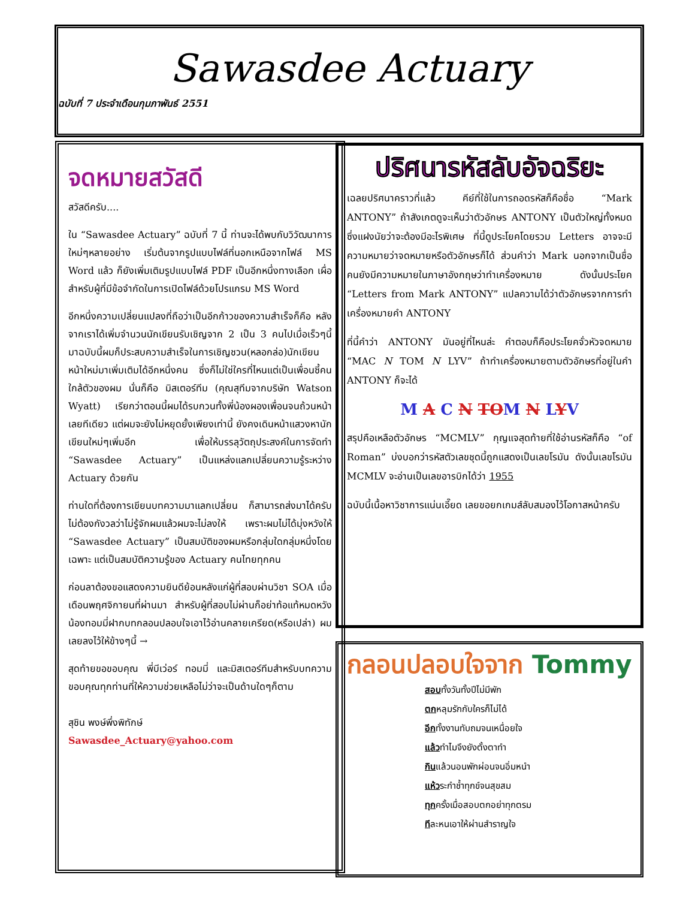Sawasdee Actuary
ฉบับที่ 7 ประจำเดือนกุมภาพันธ์ 2551
จดหมายสวัสดี
สวัสดีครับ....
ใน “Sawasdee Actuary” ฉบับที่ 7 นี้ ท่านจะได้พบกับวิวัฒนาการใหม่ๆหลายอย่าง เริ่มต้นจากรูปแบบไฟล์ที่นอกเหนือจากไฟล์ MS Word แล้ว ก็ยังเพิ่มเติมรูปแบบไฟล์ PDF เป็นอีกหนึ่งทางเลือก เผื่อสำหรับผู้ที่มีข้อจำกัดในการเปิดไฟล์ด้วยโปรแกรม MS Word
อีกหนึ่งความเปลี่ยนแปลงที่ถือว่าเป็นอีกก้าวของความสำเร็จก็คือ หลังจากเราได้เพิ่มจำนวนนักเขียนรับเชิญจาก 2 เป็น 3 คนไปเมื่อเร็วๆนี้ มาฉบับนี้ผมก็ประสบความสำเร็จในการเชิญชวน(หลอกล่อ)นักเขียนหน้าใหม่มาเพิ่มเติมได้อีกหนึ่งคน ซึ่งก็ไม่ใช่ใครที่ไหนแต่เป็นเพื่อนซี้คนใกล้ตัวของผม นั่นก็คือ มิสเตอร์ทีม (คุณสุทีมจากบริษัท Watson Wyatt) เรียกว่าตอนนี้ผมได้รบกวนทั้งพี่น้องผองเพื่อนจนถ้วนหน้าเลยทีเดียว แต่ผมจะยังไม่หยุดยั้งเพียงเท่านี้ ยังคงเดินหน้าแสวงหานักเขียนใหม่ๆเพิ่มอีก เพื่อให้บรรลุวัตถุประสงค์ในการจัดทำ “Sawasdee Actuary” เป็นแหล่งแลกเปลี่ยนความรู้ระหว่าง Actuary ด้วยกัน
ท่านใดที่ต้องการเขียนบทความมาแลกเปลี่ยน ก็สามารถส่งมาได้ครับ ไม่ต้องกังวลว่าไม่รู้จักผมแล้วผมจะไม่ลงให้ เพราะผมไม่ได้มุ่งหวังให้ “Sawasdee Actuary” เป็นสมบัติของผมหรือกลุ่มใดกลุ่มหนึ่งโดยเฉพาะ แต่เป็นสมบัติความรู้ของ Actuary คนไทยทุกคน
ก่อนลาต้องขอแสดงความยินดีย้อนหลังแก่ผู้ที่สอบผ่านวิชา SOA เมื่อเดือนพฤศจิกายนที่ผ่านมา สำหรับผู้ที่สอบไม่ผ่านก็อย่าท้อแท้หมดหวัง น้องทอมมี่ฝากบทกลอนปลอบใจเอาไว้อ่านคลายเครียด(หรือเปล่า) ผมเลยลงไว้ให้ข้างๆนี้ →
สุดท้ายขอขอบคุณ พี่บีเว่อร์ ทอมมี่ และมิสเตอร์ทีมสำหรับบทความ ขอบคุณทุกท่านที่ให้ความช่วยเหลือไม่ว่าจะเป็นด้านใดๆก็ตาม
สุชิน พงษ์พึ่งพิทักษ์
Sawasdee_Actuary@yahoo.com
ปริศนารหัสลับอัจฉริยะ
เฉลยปริศนาคราวที่แล้ว คีย์ที่ใช้ในการถอดรหัสก็คือชื่อ “Mark ANTONY” ถ้าสังเกตดูจะเห็นว่าตัวอักษร ANTONY เป็นตัวใหญ่ทั้งหมด ซึ่งแฝงนัยว่าจะต้องมีอะไรพิเศษ ที่นี้ดูประโยคโดยรวม Letters อาจจะมีความหมายว่าจดหมายหรือตัวอักษรก็ได้ ส่วนคำว่า Mark นอกจากเป็นชื่อคนยังมีความหมายในภาษาอังกฤษว่าทำเครื่องหมาย ดังนั้นประโยค “Letters from Mark ANTONY” แปลความได้ว่าตัวอักษรจากการทำเครื่องหมายคำ ANTONY
ที่นี้คำว่า ANTONY มันอยู่ที่ไหนล่ะ คำตอบก็คือประโยคจั่วหัวจดหมาย “MAC N TOM N LYV” ถ้าทำเครื่องหมายตามตัวอักษรที่อยู่ในคำ ANTONY ก็จะได้
M A C N TOM N LYV
สรุปคือเหลือตัวอักษร “MCMLV” กุญแจสุดท้ายที่ใช้อ่านรหัสก็คือ “of Roman” บ่งบอกว่ารหัสตัวเลขชุดนี้ถูกแสดงเป็นเลขโรมัน ดังนั้นเลขโรมัน MCMLV จะอ่านเป็นเลขอารบิกได้ว่า 1955
ฉบับนี้เนื้อหาวิชาการแน่นเอี๊ยด เลยขอยกเกมส์ลับสมองไว้โอกาสหน้าครับ
กลอนปลอบใจจาก Tommy
สอบทั้งวันทั้งปีไม่มีพัก
ตกหลุมรักกับใครก็ไม่ได้
อีกทั้งงานทับถมจนเหนื่อยใจ
แล้วทำไมจึงยังตั้งตาทำ
กินแล้วนอนพักผ่อนจนอิ่มหนำ
แห้วระกำช้ำทุกข์จนสุขสม
ทุกครั้งเมื่อสอบตกอย่าทุกตรม
ทีละหนเอาให้ผ่านสำราญใจ